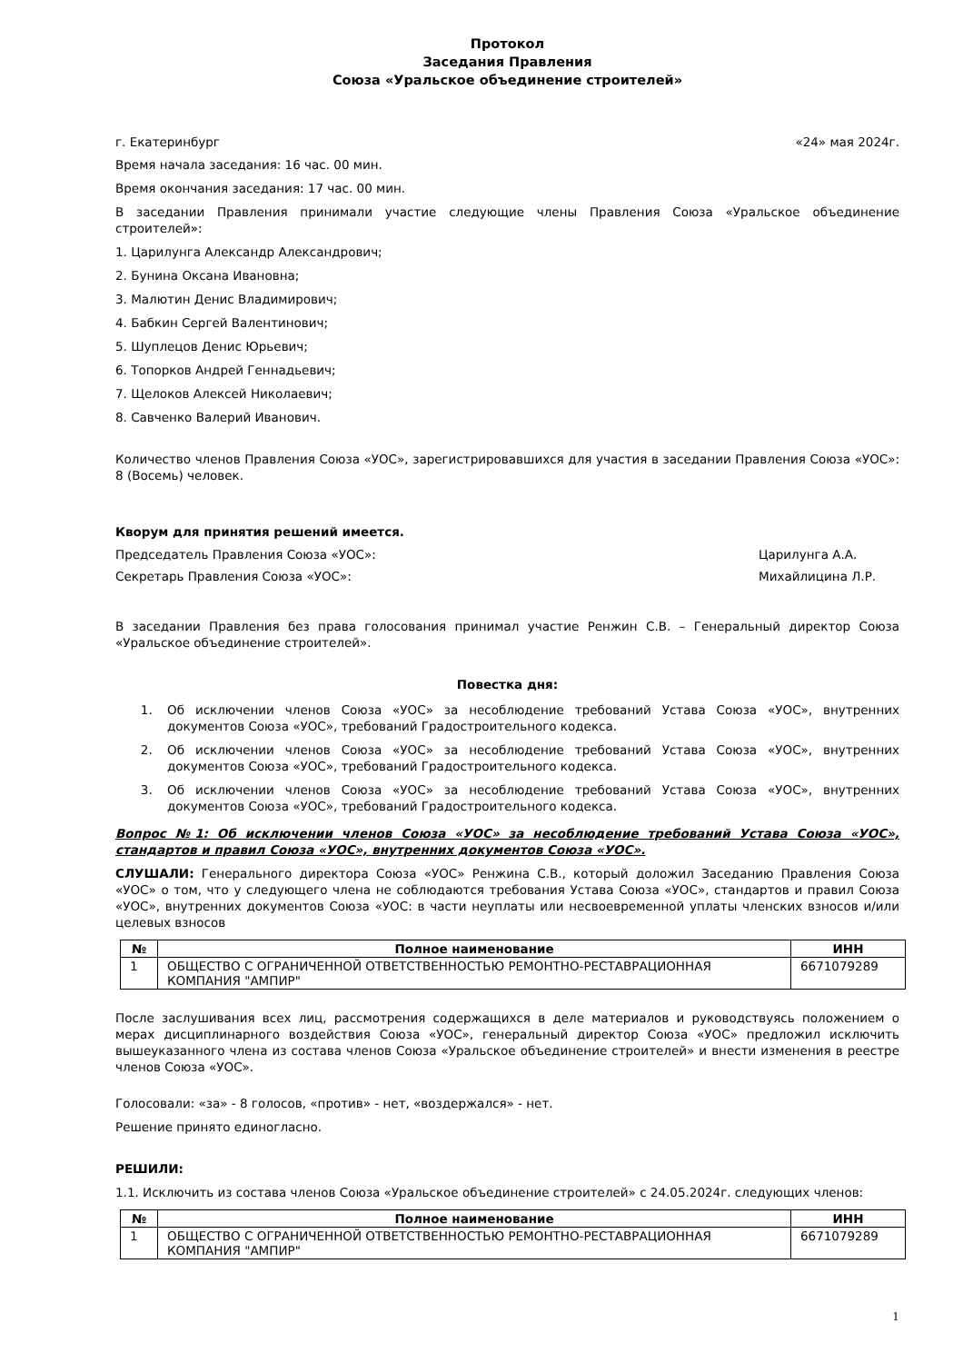Протокол
Заседания Правления
Союза «Уральское объединение строителей»
г. Екатеринбург «24» мая 2024г.
Время начала заседания: 16 час. 00 мин.
Время окончания заседания: 17 час. 00 мин.
В заседании Правления принимали участие следующие члены Правления Союза «Уральское объединение строителей»:
1. Царилунга Александр Александрович;
2. Бунина Оксана Ивановна;
3. Малютин Денис Владимирович;
4. Бабкин Сергей Валентинович;
5. Шуплецов Денис Юрьевич;
6. Топорков Андрей Геннадьевич;
7. Щелоков Алексей Николаевич;
8. Савченко Валерий Иванович.
Количество членов Правления Союза «УОС», зарегистрировавшихся для участия в заседании Правления Союза «УОС»: 8 (Восемь) человек.
Кворум для принятия решений имеется.
Председатель Правления Союза «УОС»: Царилунга А.А.
Секретарь Правления Союза «УОС»: Михайлицина Л.Р.
В заседании Правления без права голосования принимал участие Ренжин С.В. – Генеральный директор Союза «Уральское объединение строителей».
Повестка дня:
1. Об исключении членов Союза «УОС» за несоблюдение требований Устава Союза «УОС», внутренних документов Союза «УОС», требований Градостроительного кодекса.
2. Об исключении членов Союза «УОС» за несоблюдение требований Устава Союза «УОС», внутренних документов Союза «УОС», требований Градостроительного кодекса.
3. Об исключении членов Союза «УОС» за несоблюдение требований Устава Союза «УОС», внутренних документов Союза «УОС», требований Градостроительного кодекса.
Вопрос №1: Об исключении членов Союза «УОС» за несоблюдение требований Устава Союза «УОС», стандартов и правил Союза «УОС», внутренних документов Союза «УОС».
СЛУШАЛИ: Генерального директора Союза «УОС» Ренжина С.В., который доложил Заседанию Правления Союза «УОС» о том, что у следующего члена не соблюдаются требования Устава Союза «УОС», стандартов и правил Союза «УОС», внутренних документов Союза «УОС: в части неуплаты или несвоевременной уплаты членских взносов и/или целевых взносов
| № | Полное наименование | ИНН |
| --- | --- | --- |
| 1 | ОБЩЕСТВО С ОГРАНИЧЕННОЙ ОТВЕТСТВЕННОСТЬЮ РЕМОНТНО-РЕСТАВРАЦИОННАЯ КОМПАНИЯ "АМПИР" | 6671079289 |
После заслушивания всех лиц, рассмотрения содержащихся в деле материалов и руководствуясь положением о мерах дисциплинарного воздействия Союза «УОС», генеральный директор Союза «УОС» предложил исключить вышеуказанного члена из состава членов Союза «Уральское объединение строителей» и внести изменения в реестре членов Союза «УОС».
Голосовали: «за» - 8 голосов, «против» - нет, «воздержался» - нет.
Решение принято единогласно.
РЕШИЛИ:
1.1. Исключить из состава членов Союза «Уральское объединение строителей» с 24.05.2024г. следующих членов:
| № | Полное наименование | ИНН |
| --- | --- | --- |
| 1 | ОБЩЕСТВО С ОГРАНИЧЕННОЙ ОТВЕТСТВЕННОСТЬЮ РЕМОНТНО-РЕСТАВРАЦИОННАЯ КОМПАНИЯ "АМПИР" | 6671079289 |
1